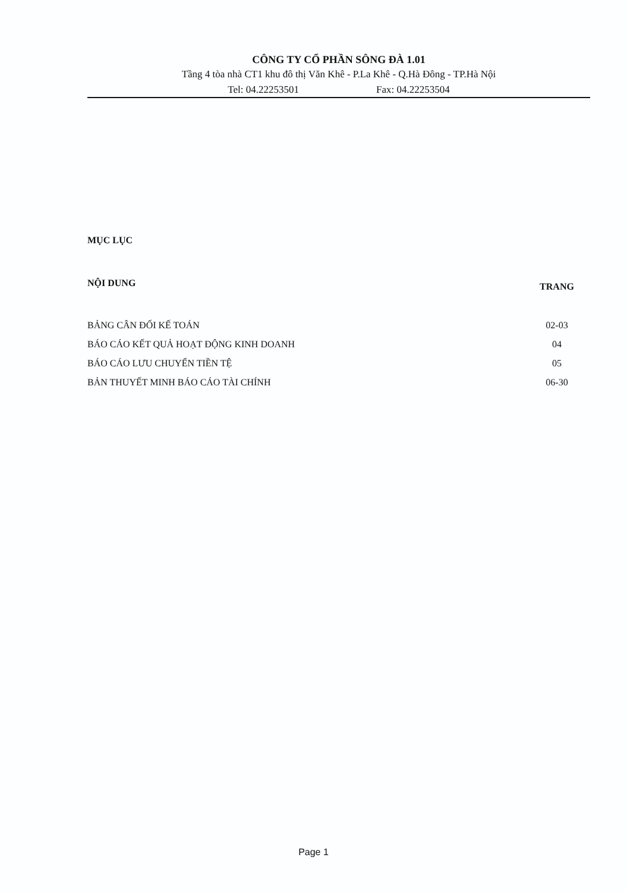CÔNG TY CỔ PHẦN SÔNG ĐÀ 1.01
Tầng 4 tòa nhà CT1 khu đô thị Văn Khê - P.La Khê - Q.Hà Đông - TP.Hà Nội
Tel: 04.22253501 Fax: 04.22253504
MỤC LỤC
| NỘI DUNG | TRANG |
| --- | --- |
| BẢNG CÂN ĐỐI KẾ TOÁN | 02-03 |
| BÁO CÁO KẾT QUẢ HOẠT ĐỘNG KINH DOANH | 04 |
| BÁO CÁO LƯU CHUYỂN TIỀN TỆ | 05 |
| BẢN THUYẾT MINH BÁO CÁO TÀI CHÍNH | 06-30 |
Page 1